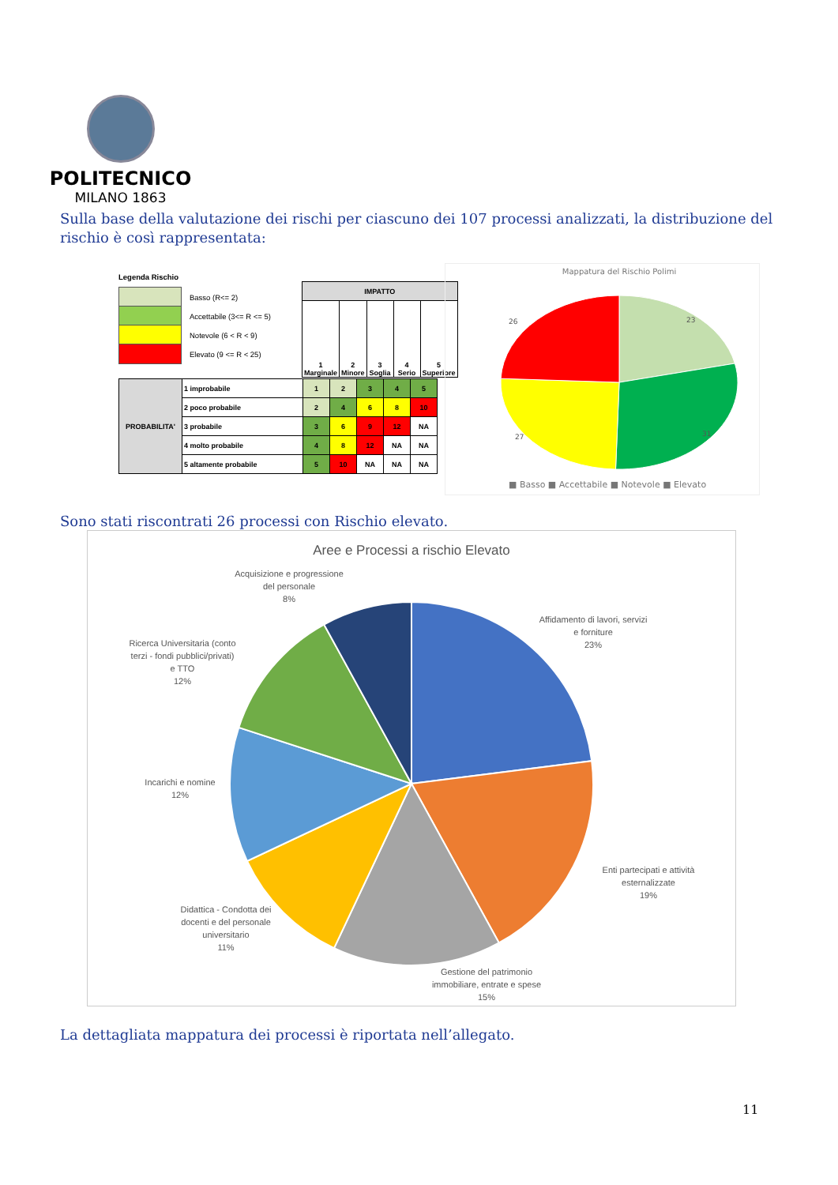POLITECNICO
MILANO 1863
Sulla base della valutazione dei rischi per ciascuno dei 107 processi analizzati, la distribuzione del rischio è così rappresentata:
Legenda Rischio
Basso (R<= 2)
Accettabile (3<= R <= 5)
Notevole (6 < R < 9)
Elevato (9 <= R < 25)
| IMPATTO | | | | |
| --- | --- | --- | --- | --- |
| 1 Marginale | 2 Minore | 3 Soglia | 4 Serio | 5 Superiore |
| PROBABILITA' | 1 improbabile | 1 | 2 | 3 | 4 | 5 |
| | 2 poco probabile | 2 | 4 | 6 | 8 | 10 |
| | 3 probabile | 3 | 6 | 9 | 12 | NA |
| | 4 molto probabile | 4 | 8 | 12 | NA | NA |
| | 5 altamente probabile | 5 | 10 | NA | NA | NA |
Mappatura del Rischio Polimi
23
31
27
26
■ Basso ■ Accettabile ■ Notevole ■ Elevato
Sono stati riscontrati 26 processi con Rischio elevato.
Aree e Processi a rischio Elevato
Affidamento di lavori, servizi
e forniture
23%
Enti partecipati e attività
esternalizzate
19%
Gestione del patrimonio
immobiliare, entrate e spese
15%
Didattica - Condotta dei
docenti e del personale
universitario
11%
Incarichi e nomine
12%
Ricerca Universitaria (conto
terzi - fondi pubblici/privati)
e TTO
12%
Acquisizione e progressione
del personale
8%
La dettagliata mappatura dei processi è riportata nell’allegato.
11